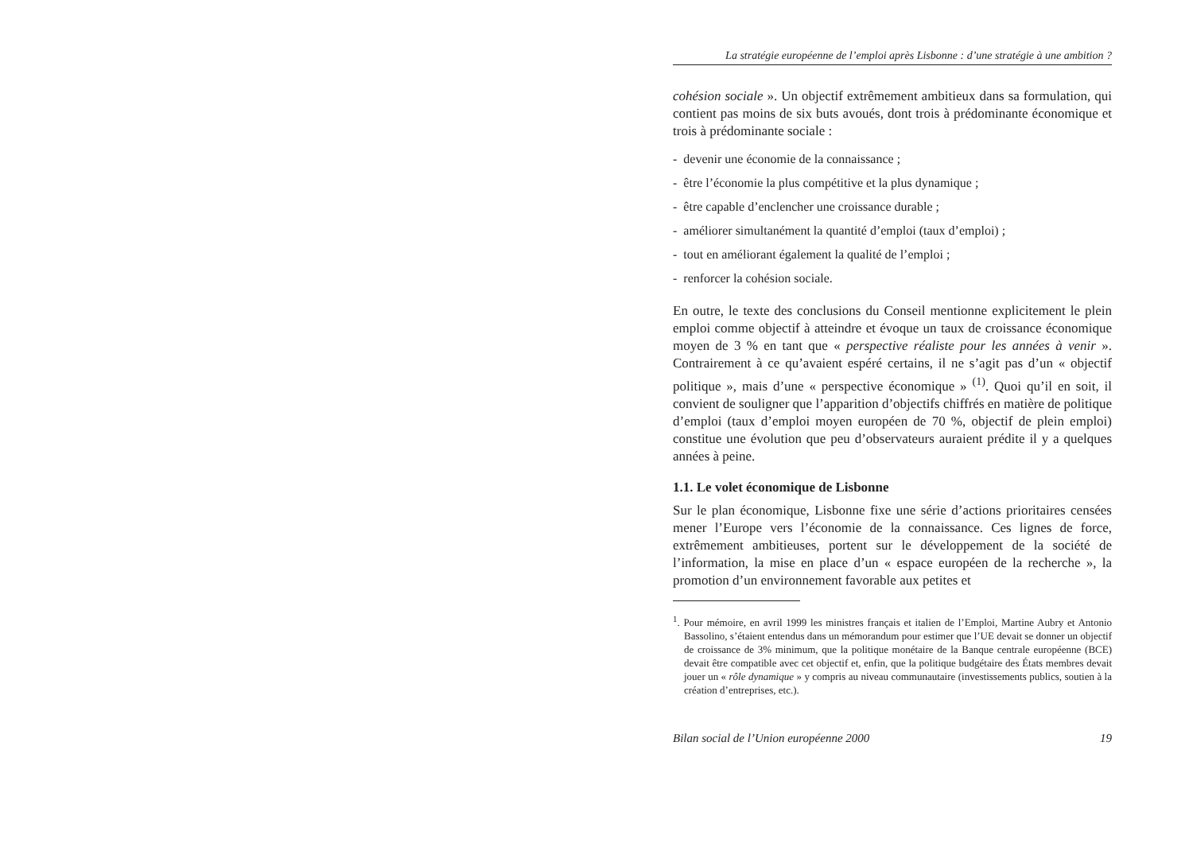La stratégie européenne de l’emploi après Lisbonne : d’une stratégie à une ambition ?
cohésion sociale ». Un objectif extrêmement ambitieux dans sa formulation, qui contient pas moins de six buts avoués, dont trois à prédominante économique et trois à prédominante sociale :
- devenir une économie de la connaissance ;
- être l’économie la plus compétitive et la plus dynamique ;
- être capable d’enclencher une croissance durable ;
- améliorer simultanément la quantité d’emploi (taux d’emploi) ;
- tout en améliorant également la qualité de l’emploi ;
- renforcer la cohésion sociale.
En outre, le texte des conclusions du Conseil mentionne explicitement le plein emploi comme objectif à atteindre et évoque un taux de croissance économique moyen de 3 % en tant que « perspective réaliste pour les années à venir ». Contrairement à ce qu’avaient espéré certains, il ne s’agit pas d’un « objectif politique », mais d’une « perspective économique » <sup>(1)</sup>. Quoi qu’il en soit, il convient de souligner que l’apparition d’objectifs chiffrés en matière de politique d’emploi (taux d’emploi moyen européen de 70 %, objectif de plein emploi) constitue une évolution que peu d’observateurs auraient prédite il y a quelques années à peine.
1.1. Le volet économique de Lisbonne
Sur le plan économique, Lisbonne fixe une série d’actions prioritaires censées mener l’Europe vers l’économie de la connaissance. Ces lignes de force, extrêmement ambitieuses, portent sur le développement de la société de l’information, la mise en place d’un « espace européen de la recherche », la promotion d’un environnement favorable aux petites et
<sup>1</sup>. Pour mémoire, en avril 1999 les ministres français et italien de l’Emploi, Martine Aubry et Antonio Bassolino, s’étaient entendus dans un mémorandum pour estimer que l’UE devait se donner un objectif de croissance de 3% minimum, que la politique monétaire de la Banque centrale européenne (BCE) devait être compatible avec cet objectif et, enfin, que la politique budgétaire des États membres devait jouer un « rôle dynamique » y compris au niveau communautaire (investissements publics, soutien à la création d’entreprises, etc.).
Bilan social de l’Union européenne 2000 19